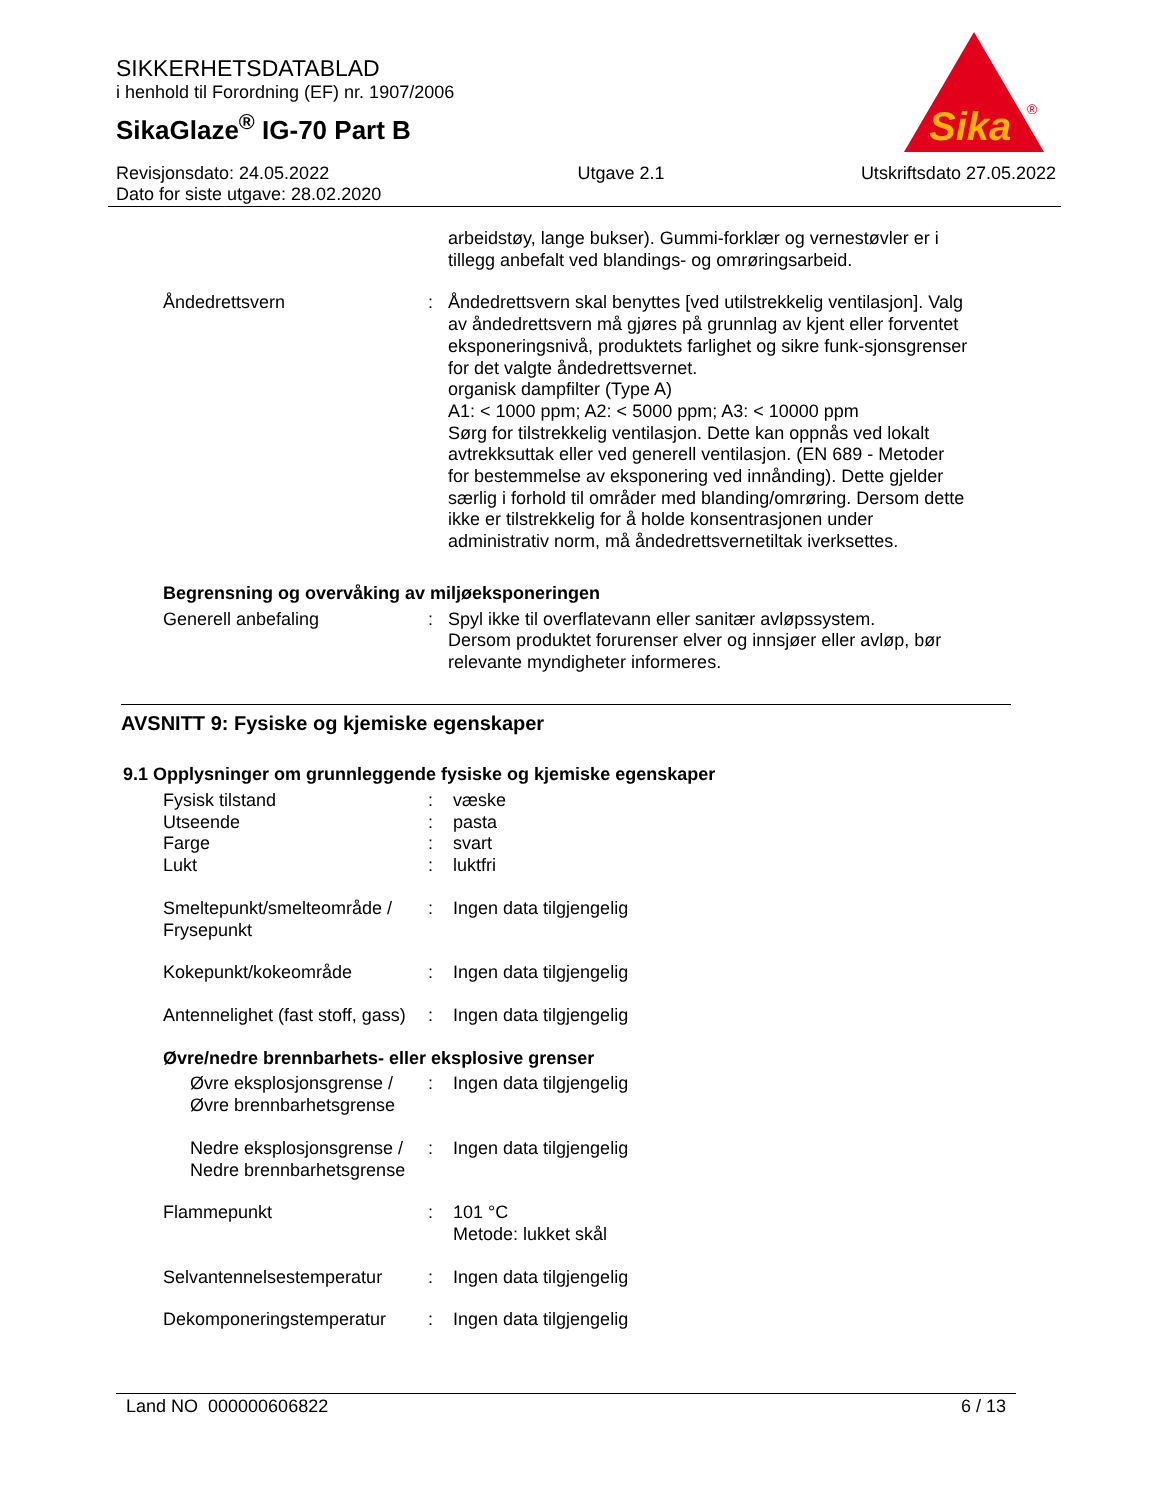SIKKERHETSDATABLAD
i henhold til Forordning (EF) nr. 1907/2006
SikaGlaze<sup>®</sup> IG-70 Part B
Sika
®
Revisjonsdato: 24.05.2022
Dato for siste utgave: 28.02.2020
Utgave 2.1 Utskriftsdato 27.05.2022
arbeidstøy, lange bukser). Gummi-forklær og vernestøvler er i tillegg anbefalt ved blandings- og omrøringsarbeid.
Åndedrettsvern : Åndedrettsvern skal benyttes [ved utilstrekkelig ventilasjon]. Valg av åndedrettsvern må gjøres på grunnlag av kjent eller forventet eksponeringsnivå, produktets farlighet og sikre funk-sjonsgrenser for det valgte åndedrettsvernet.
organisk dampfilter (Type A)
A1: < 1000 ppm; A2: < 5000 ppm; A3: < 10000 ppm
Sørg for tilstrekkelig ventilasjon. Dette kan oppnås ved lokalt avtrekksuttak eller ved generell ventilasjon. (EN 689 - Metoder for bestemmelse av eksponering ved innånding). Dette gjelder særlig i forhold til områder med blanding/omrøring. Dersom dette ikke er tilstrekkelig for å holde konsentrasjonen under administrativ norm, må åndedrettsvernetiltak iverksettes.
Begrensning og overvåking av miljøeksponeringen
Generell anbefaling : Spyl ikke til overflatevann eller sanitær avløpssystem.
Dersom produktet forurenser elver og innsjøer eller avløp, bør relevante myndigheter informeres.
AVSNITT 9: Fysiske og kjemiske egenskaper
9.1 Opplysninger om grunnleggende fysiske og kjemiske egenskaper
Fysisk tilstand : væske
Utseende : pasta
Farge : svart
Lukt : luktfri
Smeltepunkt/smelteområde / Frysepunkt
: Ingen data tilgjengelig
Kokepunkt/kokeområde : Ingen data tilgjengelig
Antennelighet (fast stoff, gass)
: Ingen data tilgjengelig
Øvre/nedre brennbarhets- eller eksplosive grenser
Øvre eksplosjonsgrense / Øvre brennbarhetsgrense
: Ingen data tilgjengelig
Nedre eksplosjonsgrense / Nedre brennbarhetsgrense
: Ingen data tilgjengelig
Flammepunkt : 101 °C
Metode: lukket skål
Selvantennelsestemperatur
: Ingen data tilgjengelig
Dekomponeringstemperatur : Ingen data tilgjengelig
Land NO 000000606822 6 / 13